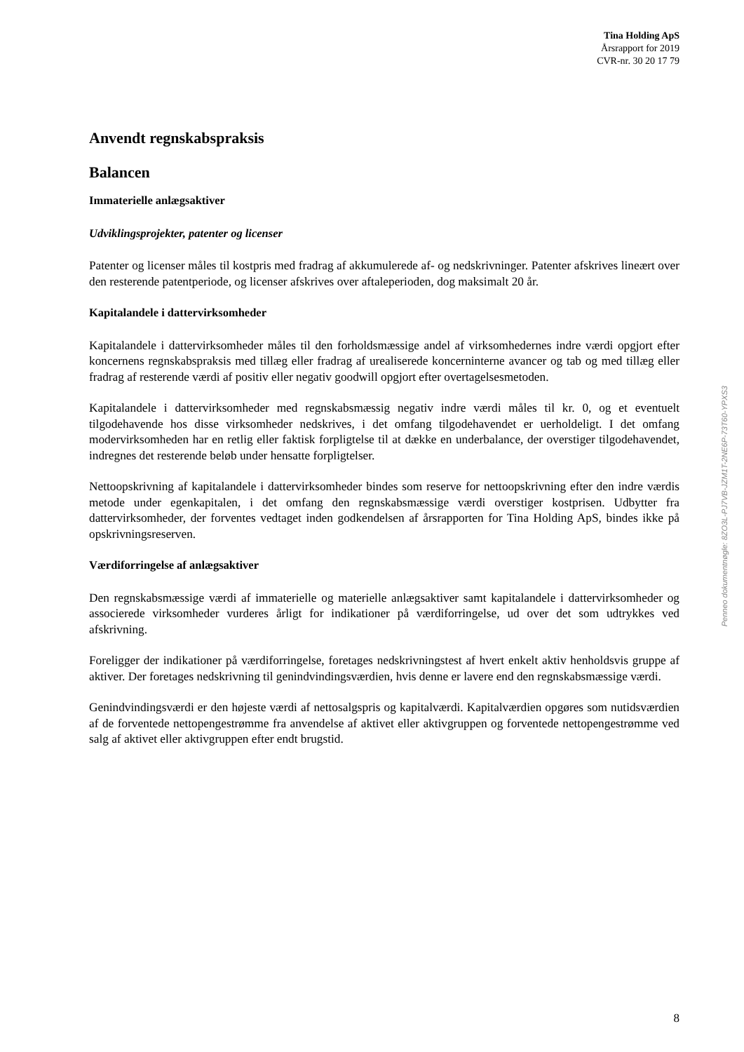Tina Holding ApS
Årsrapport for 2019
CVR-nr. 30 20 17 79
Anvendt regnskabspraksis
Balancen
Immaterielle anlægsaktiver
Udviklingsprojekter, patenter og licenser
Patenter og licenser måles til kostpris med fradrag af akkumulerede af- og nedskrivninger. Patenter afskrives lineært over den resterende patentperiode, og licenser afskrives over aftaleperioden, dog maksimalt 20 år.
Kapitalandele i dattervirksomheder
Kapitalandele i dattervirksomheder måles til den forholdsmæssige andel af virksomhedernes indre værdi opgjort efter koncernens regnskabspraksis med tillæg eller fradrag af urealiserede koncerninterne avancer og tab og med tillæg eller fradrag af resterende værdi af positiv eller negativ goodwill opgjort efter overtagelsesmetoden.
Kapitalandele i dattervirksomheder med regnskabsmæssig negativ indre værdi måles til kr. 0, og et eventuelt tilgodehavende hos disse virksomheder nedskrives, i det omfang tilgodehavendet er uerholdeligt. I det omfang modervirksomheden har en retlig eller faktisk forpligtelse til at dække en underbalance, der overstiger tilgodehavendet, indregnes det resterende beløb under hensatte forpligtelser.
Nettoopskrivning af kapitalandele i dattervirksomheder bindes som reserve for nettoopskrivning efter den indre værdis metode under egenkapitalen, i det omfang den regnskabsmæssige værdi overstiger kostprisen. Udbytter fra dattervirksomheder, der forventes vedtaget inden godkendelsen af årsrapporten for Tina Holding ApS, bindes ikke på opskrivningsreserven.
Værdiforringelse af anlægsaktiver
Den regnskabsmæssige værdi af immaterielle og materielle anlægsaktiver samt kapitalandele i dattervirksomheder og associerede virksomheder vurderes årligt for indikationer på værdiforringelse, ud over det som udtrykkes ved afskrivning.
Foreligger der indikationer på værdiforringelse, foretages nedskrivningstest af hvert enkelt aktiv henholdsvis gruppe af aktiver. Der foretages nedskrivning til genindvindingsværdien, hvis denne er lavere end den regnskabsmæssige værdi.
Genindvindingsværdi er den højeste værdi af nettosalgspris og kapitalværdi. Kapitalværdien opgøres som nutidsværdien af de forventede nettopengestrømme fra anvendelse af aktivet eller aktivgruppen og forventede nettopengestrømme ved salg af aktivet eller aktivgruppen efter endt brugstid.
Penneo dokumentnøgle: 8ZO3L-PJ7VB-JZM1T-2NE6P-73T60-YPXS3
8